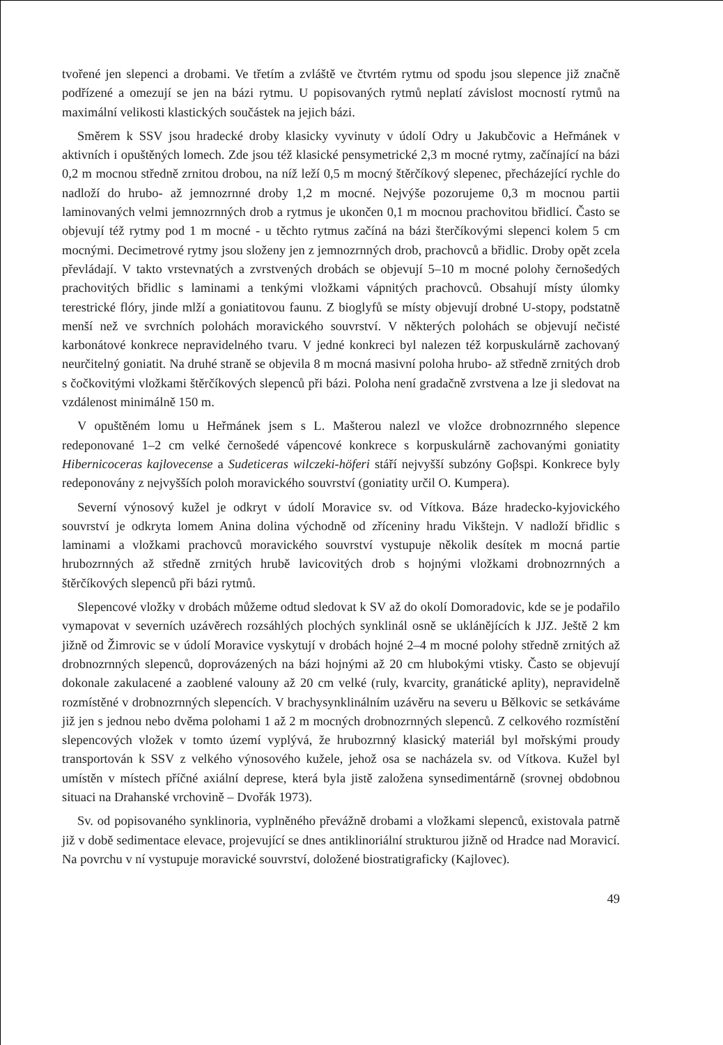tvořené jen slepenci a drobami. Ve třetím a zvláště ve čtvrtém rytmu od spodu jsou slepence již značně podřízené a omezují se jen na bázi rytmu. U popisovaných rytmů neplatí závislost mocností rytmů na maximální velikosti klastických součástek na jejich bázi.
Směrem k SSV jsou hradecké droby klasicky vyvinuty v údolí Odry u Jakubčovic a Heřmánek v aktivních i opuštěných lomech. Zde jsou též klasické pensymetrické 2,3 m mocné rytmy, začínající na bázi 0,2 m mocnou středně zrnitou drobou, na níž leží 0,5 m mocný štěrčíkový slepenec, přecházející rychle do nadloží do hrubo- až jemnozrnné droby 1,2 m mocné. Nejvýše pozorujeme 0,3 m mocnou partii laminovaných velmi jemnozrnných drob a rytmus je ukončen 0,1 m mocnou prachovitou břidlicí. Často se objevují též rytmy pod 1 m mocné - u těchto rytmus začíná na bázi šterčíkovými slepenci kolem 5 cm mocnými. Decimetrové rytmy jsou složeny jen z jemnozrnných drob, prachovců a břidlic. Droby opět zcela převládají. V takto vrstevnatých a zvrstvených drobách se objevují 5–10 m mocné polohy černošedých prachovitých břidlic s laminami a tenkými vložkami vápnitých prachovců. Obsahují místy úlomky terestrické flóry, jinde mlží a goniatitovou faunu. Z bioglyfů se místy objevují drobné U-stopy, podstatně menší než ve svrchních polohách moravického souvrství. V některých polohách se objevují nečisté karbonátové konkrece nepravidelného tvaru. V jedné konkreci byl nalezen též korpuskulárně zachovaný neurčitelný goniatit. Na druhé straně se objevila 8 m mocná masivní poloha hrubo- až středně zrnitých drob s čočkovitými vložkami štěrčíkových slepenců při bázi. Poloha není gradačně zvrstvena a lze ji sledovat na vzdálenost minimálně 150 m.
V opuštěném lomu u Heřmánek jsem s L. Mašterou nalezl ve vložce drobnozrnného slepence redeponované 1–2 cm velké černošedé vápencové konkrece s korpuskulárně zachovanými goniatity Hibernicoceras kajlovecense a Sudeticeras wilczeki-höferi stáří nejvyšší subzóny Goβspi. Konkrece byly redeponovány z nejvyšších poloh moravického souvrství (goniatity určil O. Kumpera).
Severní výnosový kužel je odkryt v údolí Moravice sv. od Vítkova. Báze hradecko-kyjovického souvrství je odkryta lomem Anina dolina východně od zříceniny hradu Vikštejn. V nadloží břidlic s laminami a vložkami prachovců moravického souvrství vystupuje několik desítek m mocná partie hrubozrnných až středně zrnitých hrubě lavicovitých drob s hojnými vložkami drobnozrnných a štěrčíkových slepenců při bázi rytmů.
Slepencové vložky v drobách můžeme odtud sledovat k SV až do okolí Domoradovic, kde se je podařilo vymapovat v severních uzávěrech rozsáhlých plochých synklinál osně se ukláněјících k JJZ. Ještě 2 km jižně od Žimrovic se v údolí Moravice vyskytují v drobách hojné 2–4 m mocné polohy středně zrnitých až drobnozrnných slepenců, doprovázených na bázi hojnými až 20 cm hlubokými vtisky. Často se objevují dokonale zakulacené a zaoblené valouny až 20 cm velké (ruly, kvarcity, granátické aplity), nepravidelně rozmístěné v drobnozrnných slepencích. V brachysynklinálním uzávěru na severu u Bělkovic se setkáváme již jen s jednou nebo dvěma polohami 1 až 2 m mocných drobnozrnných slepenců. Z celkového rozmístění slepencových vložek v tomto území vyplývá, že hrubozrnný klasický materiál byl mořskými proudy transportován k SSV z velkého výnosového kužele, jehož osa se nacházela sv. od Vítkova. Kužel byl umístěn v místech příčné axiální deprese, která byla jistě založena synsedimentárně (srovnej obdobnou situaci na Drahanské vrchovině – Dvořák 1973).
Sv. od popisovaného synklinoria, vyplněného převážně drobami a vložkami slepenců, existovala patrně již v době sedimentace elevace, projevující se dnes antiklinoriální strukturou jižně od Hradce nad Moravicí. Na povrchu v ní vystupuje moravické souvrství, doložené biostratigraficky (Kajlovec).
49